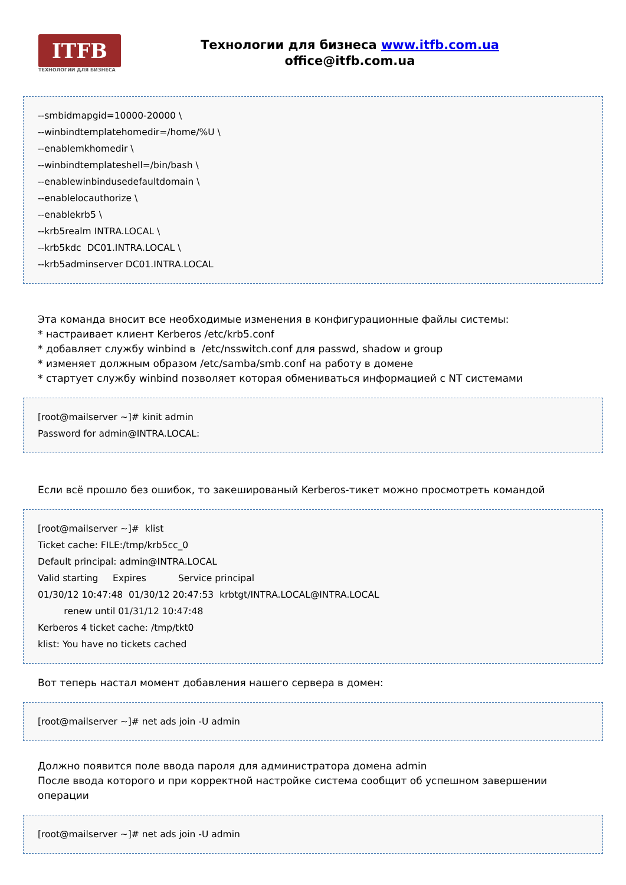ITFB
ТЕХНОЛОГИИ ДЛЯ БИЗНЕСА
Технологии для бизнеса www.itfb.com.ua
office@itfb.com.ua
--smbidmapgid=10000-20000 \
--winbindtemplatehomedir=/home/%U \
--enablemkhomedir \
--winbindtemplateshell=/bin/bash \
--enablewinbindusedefaultdomain \
--enablelocauthorize \
--enablekrb5 \
--krb5realm INTRA.LOCAL \
--krb5kdc DC01.INTRA.LOCAL \
--krb5adminserver DC01.INTRA.LOCAL
Эта команда вносит все необходимые изменения в конфигурационные файлы системы:
* настраивает клиент Kerberos /etc/krb5.conf
* добавляет службу winbind в /etc/nsswitch.conf для passwd, shadow и group
* изменяет должным образом /etc/samba/smb.conf на работу в домене
* стартует службу winbind позволяет которая обмениваться информацией с NT системами
[root@mailserver ~]# kinit admin
Password for admin@INTRA.LOCAL:
Если всё прошло без ошибок, то закешированый Kerberos-тикет можно просмотреть командой
[root@mailserver ~]# klist
Ticket cache: FILE:/tmp/krb5cc_0
Default principal: admin@INTRA.LOCAL
Valid starting Expires Service principal
01/30/12 10:47:48 01/30/12 20:47:53 krbtgt/INTRA.LOCAL@INTRA.LOCAL
renew until 01/31/12 10:47:48
Kerberos 4 ticket cache: /tmp/tkt0
klist: You have no tickets cached
Вот теперь настал момент добавления нашего сервера в домен:
[root@mailserver ~]# net ads join -U admin
Должно появится поле ввода пароля для администратора домена admin
После ввода которого и при корректной настройке система сообщит об успешном завершении операции
[root@mailserver ~]# net ads join -U admin